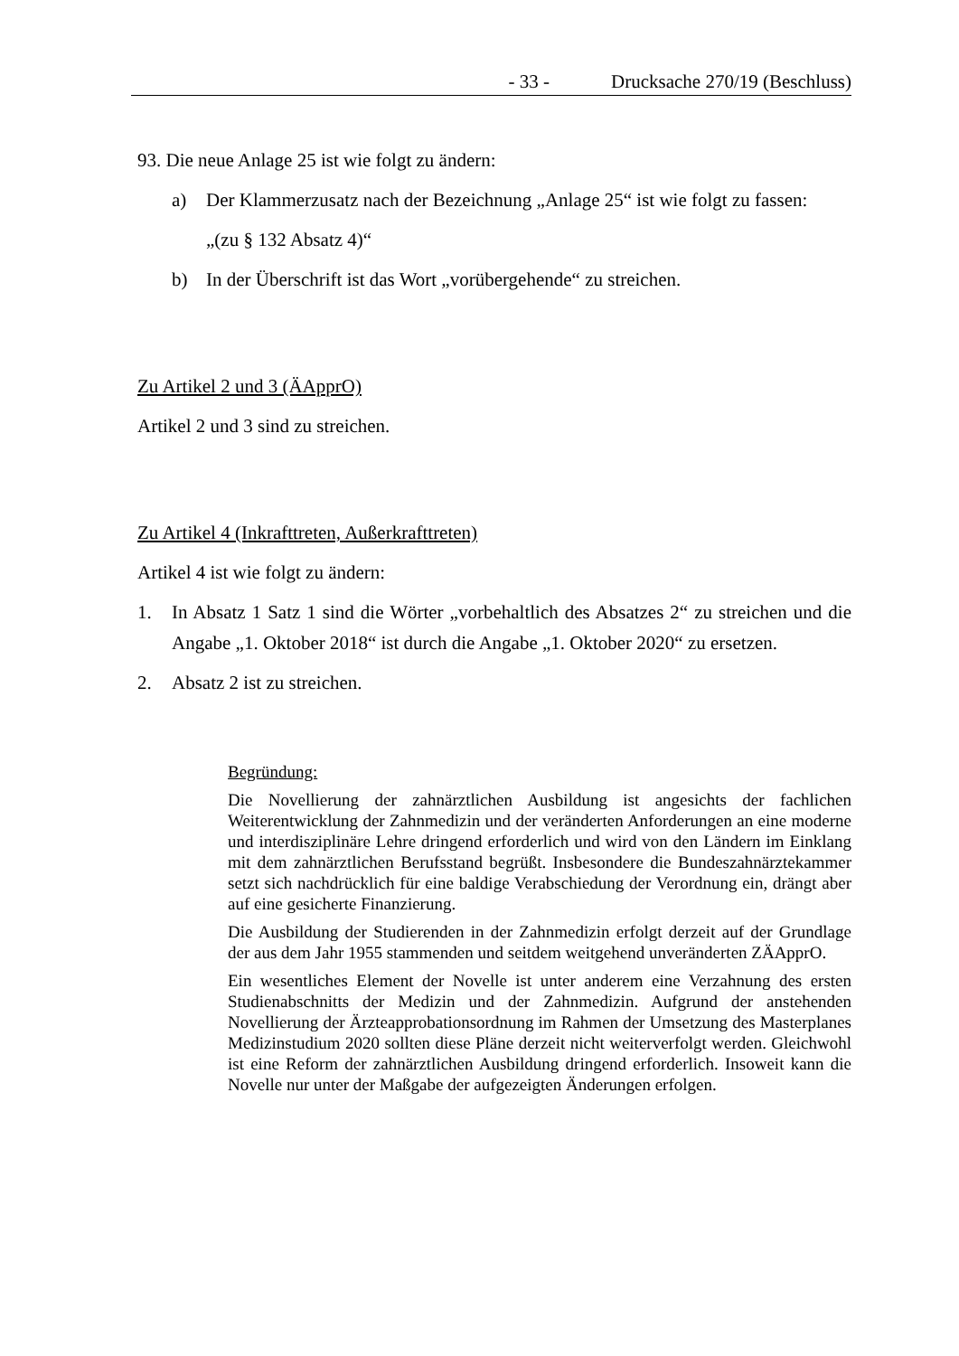- 33 - Drucksache 270/19 (Beschluss)
93. Die neue Anlage 25 ist wie folgt zu ändern:
a) Der Klammerzusatz nach der Bezeichnung „Anlage 25“ ist wie folgt zu fassen:
„(zu § 132 Absatz 4)“
b) In der Überschrift ist das Wort „vorübergehende“ zu streichen.
Zu Artikel 2 und 3 (ÄApprO)
Artikel 2 und 3 sind zu streichen.
Zu Artikel 4 (Inkrafttreten, Außerkrafttreten)
Artikel 4 ist wie folgt zu ändern:
1. In Absatz 1 Satz 1 sind die Wörter „vorbehaltlich des Absatzes 2“ zu streichen und die Angabe „1. Oktober 2018“ ist durch die Angabe „1. Oktober 2020“ zu ersetzen.
2. Absatz 2 ist zu streichen.
Begründung:
Die Novellierung der zahnärztlichen Ausbildung ist angesichts der fachlichen Weiterentwicklung der Zahnmedizin und der veränderten Anforderungen an eine moderne und interdisziplinäre Lehre dringend erforderlich und wird von den Ländern im Einklang mit dem zahnärztlichen Berufsstand begrüßt. Insbesondere die Bundeszahnärztekammer setzt sich nachdrücklich für eine baldige Verabschiedung der Verordnung ein, drängt aber auf eine gesicherte Finanzierung.
Die Ausbildung der Studierenden in der Zahnmedizin erfolgt derzeit auf der Grundlage der aus dem Jahr 1955 stammenden und seitdem weitgehend unveränderten ZÄApprO.
Ein wesentliches Element der Novelle ist unter anderem eine Verzahnung des ersten Studienabschnitts der Medizin und der Zahnmedizin. Aufgrund der anstehenden Novellierung der Ärzteapprobationsordnung im Rahmen der Umsetzung des Masterplanes Medizinstudium 2020 sollten diese Pläne derzeit nicht weiterverfolgt werden. Gleichwohl ist eine Reform der zahnärztlichen Ausbildung dringend erforderlich. Insoweit kann die Novelle nur unter der Maßgabe der aufgezeigten Änderungen erfolgen.